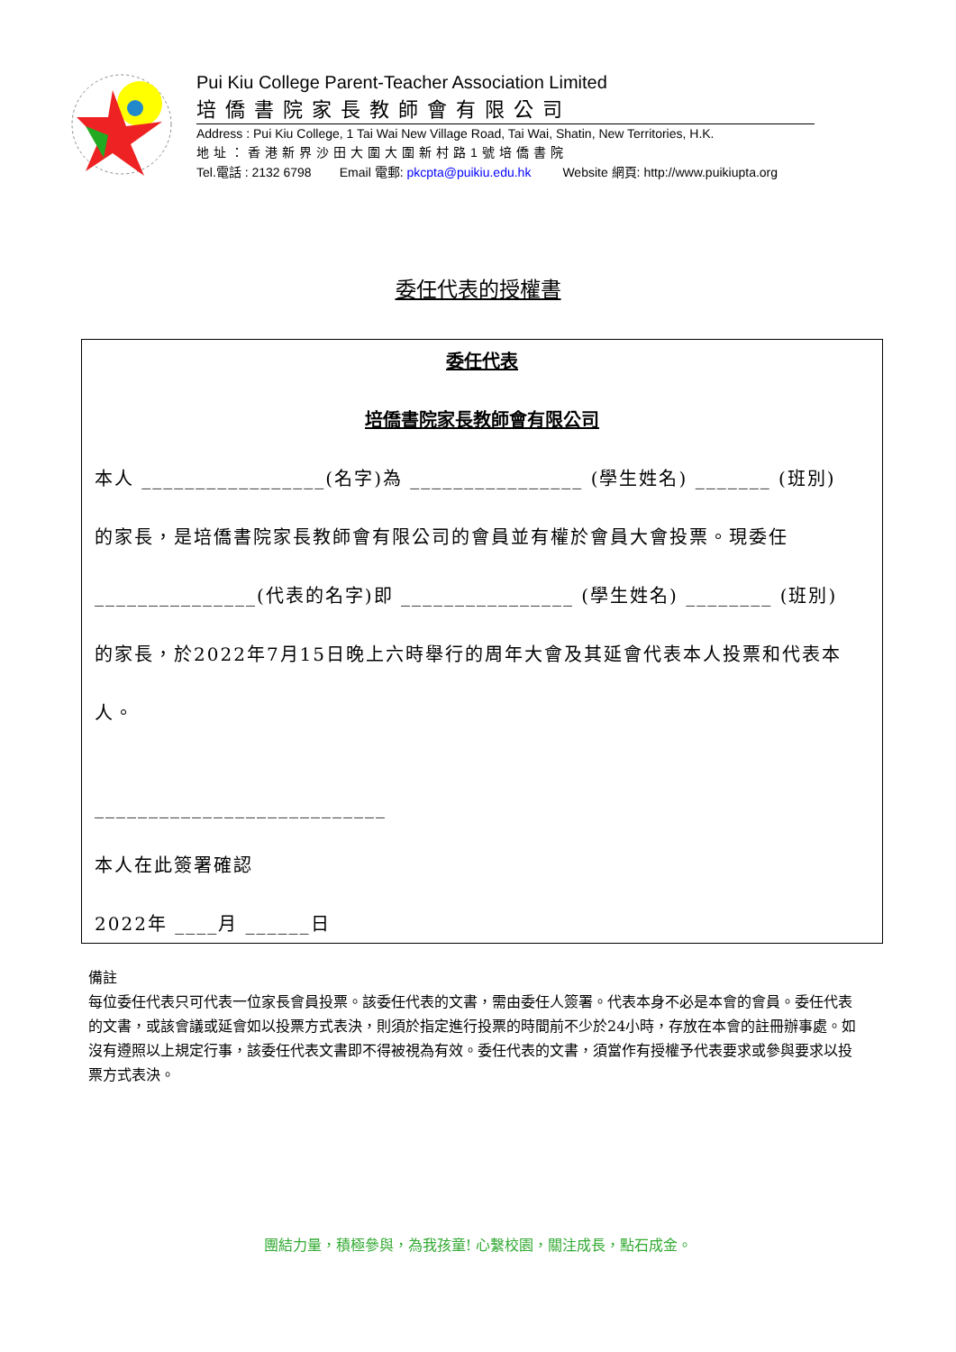Pui Kiu College Parent-Teacher Association Limited
培僑書院家長教師會有限公司
Address : Pui Kiu College, 1 Tai Wai New Village Road, Tai Wai, Shatin, New Territories, H.K.
地址：香港新界沙田大圍大圍新村路1號培僑書院
Tel.電話 : 2132 6798 Email 電郵: pkcpta@puikiu.edu.hk Website 網頁: http://www.puikiupta.org
委任代表的授權書
委任代表
培僑書院家長教師會有限公司
本人 _________________(名字)為 ________________ (學生姓名) _______ (班別)
的家長，是培僑書院家長教師會有限公司的會員並有權於會員大會投票。現委任
_______________(代表的名字)即 ________________ (學生姓名) ________ (班別)
的家長，於2022年7月15日晚上六時舉行的周年大會及其延會代表本人投票和代表本
人。
___________________________
本人在此簽署確認
2022年 ____月 ______日
備註
每位委任代表只可代表一位家長會員投票。該委任代表的文書，需由委任人簽署。代表本身不必是本會的會員。委任代表的文書，或該會議或延會如以投票方式表決，則須於指定進行投票的時間前不少於24小時，存放在本會的註冊辦事處。如沒有遵照以上規定行事，該委任代表文書即不得被視為有效。委任代表的文書，須當作有授權予代表要求或參與要求以投票方式表決。
團結力量，積極參與，為我孩童! 心繫校園，關注成長，點石成金。